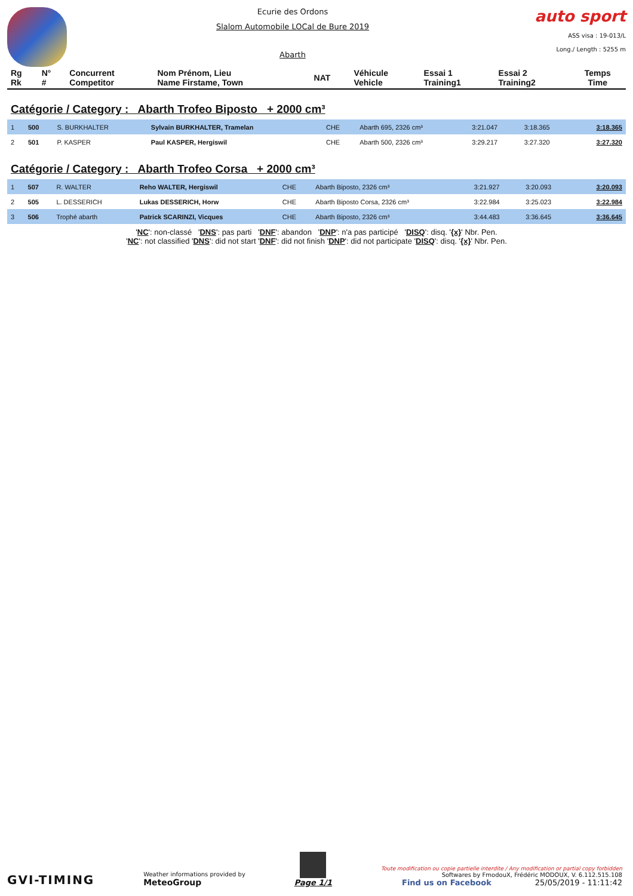Ecurie des Ordons
Slalom Automobile LOCal de Bure 2019
Abarth
auto sport
ASS visa : 19-013/L
Long./ Length : 5255 m
| Rg Rk | N° # | Concurrent Competitor | Nom Prénom, Lieu Name Firstame, Town | NAT | Véhicule Vehicle | Essai 1 Training1 | Essai 2 Training2 | Temps Time |
Catégorie / Category : Abarth Trofeo Biposto + 2000 cm³
| 1 | 500 | S. BURKHALTER | Sylvain BURKHALTER, Tramelan | CHE | Abarth 695, 2326 cm³ | 3:21.047 | 3:18.365 | 3:18.365 |
| 2 | 501 | P. KASPER | Paul KASPER, Hergiswil | CHE | Abarth 500, 2326 cm³ | 3:29.217 | 3:27.320 | 3:27.320 |
Catégorie / Category : Abarth Trofeo Corsa + 2000 cm³
| 1 | 507 | R. WALTER | Reho WALTER, Hergiswil | CHE | Abarth Biposto, 2326 cm³ | 3:21.927 | 3:20.093 | 3:20.093 |
| 2 | 505 | L. DESSERICH | Lukas DESSERICH, Horw | CHE | Abarth Biposto Corsa, 2326 cm³ | 3:22.984 | 3:25.023 | 3:22.984 |
| 3 | 506 | Trophé abarth | Patrick SCARINZI, Vicques | CHE | Abarth Biposto, 2326 cm³ | 3:44.483 | 3:36.645 | 3:36.645 |
'NC': non-classé 'DNS': pas parti 'DNF': abandon 'DNP': n'a pas participé 'DISQ': disq. '{x}' Nbr. Pen.
'NC': not classified 'DNS': did not start 'DNF': did not finish 'DNP': did not participate 'DISQ': disq. '{x}' Nbr. Pen.
GVI-TIMING
Weather informations provided by
MeteoGroup
Page 1/1
Toute modification ou copie partielle interdite / Any modification or partial copy forbidden
Softwares by FmodouX, Frédéric MODOUX, V. 6.112.515.108
Find us on Facebook 25/05/2019 - 11:11:42